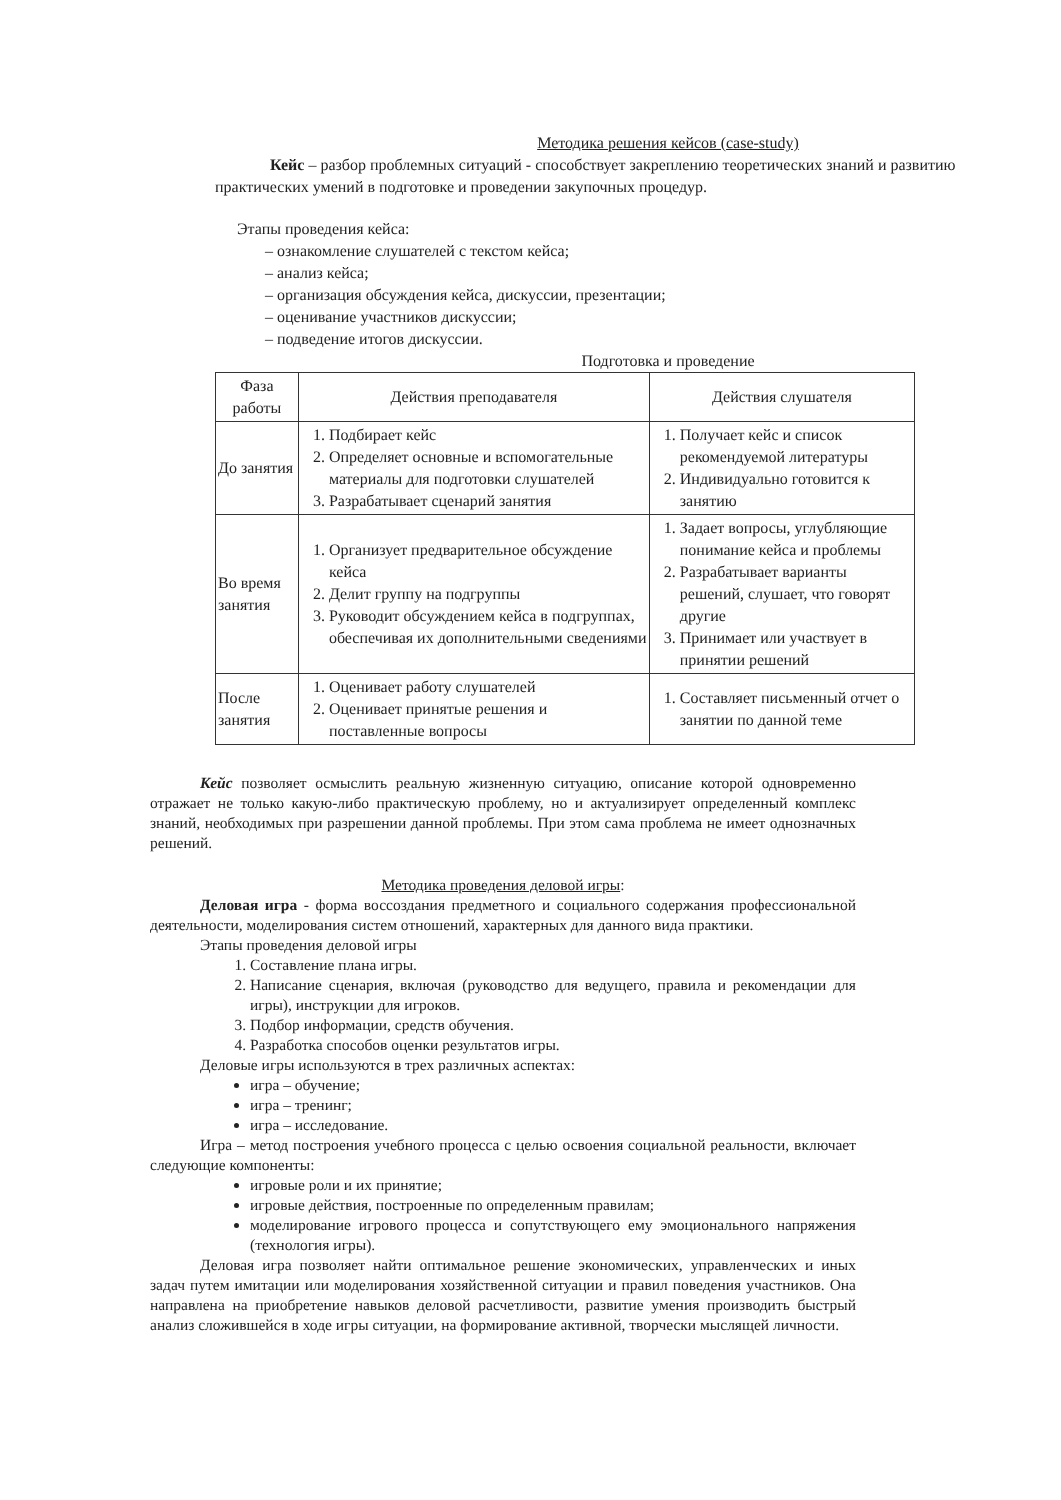Методика решения кейсов (case-study)
Кейс – разбор проблемных ситуаций - способствует закреплению теоретических знаний и развитию практических умений в подготовке и проведении закупочных процедур.
Этапы проведения кейса:
– ознакомление слушателей с текстом кейса;
– анализ кейса;
– организация обсуждения кейса, дискуссии, презентации;
– оценивание участников дискуссии;
– подведение итогов дискуссии.
Подготовка и проведение
| Фаза работы | Действия преподавателя | Действия слушателя |
| --- | --- | --- |
| До занятия | 1. Подбирает кейс 2. Определяет основные и вспомогательные материалы для подготовки слушателей 3. Разрабатывает сценарий занятия | 1. Получает кейс и список рекомендуемой литературы 2. Индивидуально готовится к занятию |
| Во время занятия | 1. Организует предварительное обсуждение кейса 2. Делит группу на подгруппы 3. Руководит обсуждением кейса в подгруппах, обеспечивая их дополнительными сведениями | 1. Задает вопросы, углубляющие понимание кейса и проблемы 2. Разрабатывает варианты решений, слушает, что говорят другие 3. Принимает или участвует в принятии решений |
| После занятия | 1. Оценивает работу слушателей 2. Оценивает принятые решения и поставленные вопросы | 1. Составляет письменный отчет о занятии по данной теме |
Кейс позволяет осмыслить реальную жизненную ситуацию, описание которой одновременно отражает не только какую-либо практическую проблему, но и актуализирует определенный комплекс знаний, необходимых при разрешении данной проблемы. При этом сама проблема не имеет однозначных решений.
Методика проведения деловой игры:
Деловая игра - форма воссоздания предметного и социального содержания профессиональной деятельности, моделирования систем отношений, характерных для данного вида практики.
Этапы проведения деловой игры
1. Составление плана игры.
2. Написание сценария, включая (руководство для ведущего, правила и рекомендации для игры), инструкции для игроков.
3. Подбор информации, средств обучения.
4. Разработка способов оценки результатов игры.
Деловые игры используются в трех различных аспектах:
игра – обучение;
игра – тренинг;
игра – исследование.
Игра – метод построения учебного процесса с целью освоения социальной реальности, включает следующие компоненты:
игровые роли и их принятие;
игровые действия, построенные по определенным правилам;
моделирование игрового процесса и сопутствующего ему эмоционального напряжения (технология игры).
Деловая игра позволяет найти оптимальное решение экономических, управленческих и иных задач путем имитации или моделирования хозяйственной ситуации и правил поведения участников. Она направлена на приобретение навыков деловой расчетливости, развитие умения производить быстрый анализ сложившейся в ходе игры ситуации, на формирование активной, творчески мыслящей личности.